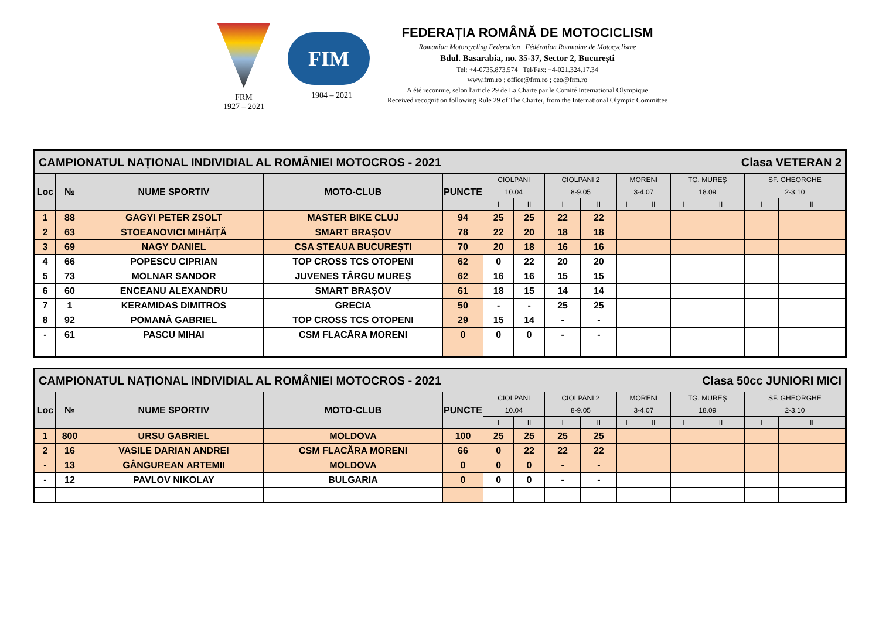FRM
1927 – 2021
FIM
1904 – 2021
FEDERAȚIA ROMÂNĂ DE MOTOCICLISM
Romanian Motorcycling Federation Fédération Roumaine de Motocyclisme
Bdul. Basarabia, no. 35-37, Sector 2, București
Tel: +4-0735.873.574 Tel/Fax: +4-021.324.17.34
www.frm.ro ; office@frm.ro ; ceo@frm.ro
A été reconnue, selon l'article 29 de La Charte par le Comité International Olympique
Received recognition following Rule 29 of The Charter, from the International Olympic Committee
| CAMPIONATUL NAȚIONAL INDIVIDIAL AL ROMÂNIEI MOTOCROS - 2021 Clasa VETERAN 2 | | | | | | | | | | | | | | |
| --- | --- | --- | --- | --- | --- | --- | --- | --- | --- | --- | --- | --- | --- | --- |
| Loc | № | NUME SPORTIV | MOTO-CLUB | PUNCTE | CIOLPANI | | CIOLPANI 2 | | MORENI | | TG. MUREȘ | | SF. GHEORGHE | |
| | | | | | 10.04 | | 8-9.05 | | 3-4.07 | | 18.09 | | 2-3.10 | |
| | | | | | I | II | I | II | I | II | I | II | I | II |
| 1 | 88 | GAGYI PETER ZSOLT | MASTER BIKE CLUJ | 94 | 25 | 25 | 22 | 22 | | | | | | |
| 2 | 63 | STOEANOVICI MIHĂIȚĂ | SMART BRAȘOV | 78 | 22 | 20 | 18 | 18 | | | | | | |
| 3 | 69 | NAGY DANIEL | CSA STEAUA BUCUREȘTI | 70 | 20 | 18 | 16 | 16 | | | | | | |
| 4 | 66 | POPESCU CIPRIAN | TOP CROSS TCS OTOPENI | 62 | 0 | 22 | 20 | 20 | | | | | | |
| 5 | 73 | MOLNAR SANDOR | JUVENES TÂRGU MUREȘ | 62 | 16 | 16 | 15 | 15 | | | | | | |
| 6 | 60 | ENCEANU ALEXANDRU | SMART BRAȘOV | 61 | 18 | 15 | 14 | 14 | | | | | | |
| 7 | 1 | KERAMIDAS DIMITROS | GRECIA | 50 | - | - | 25 | 25 | | | | | | |
| 8 | 92 | POMANĂ GABRIEL | TOP CROSS TCS OTOPENI | 29 | 15 | 14 | - | - | | | | | | |
| - | 61 | PASCU MIHAI | CSM FLACĂRA MORENI | 0 | 0 | 0 | - | - | | | | | | |
| CAMPIONATUL NAȚIONAL INDIVIDIAL AL ROMÂNIEI MOTOCROS - 2021 Clasa 50cc JUNIORI MICI | | | | | | | | | | | | | | |
| --- | --- | --- | --- | --- | --- | --- | --- | --- | --- | --- | --- | --- | --- | --- |
| Loc | № | NUME SPORTIV | MOTO-CLUB | PUNCTE | CIOLPANI | | CIOLPANI 2 | | MORENI | | TG. MUREȘ | | SF. GHEORGHE | |
| | | | | | 10.04 | | 8-9.05 | | 3-4.07 | | 18.09 | | 2-3.10 | |
| | | | | | I | II | I | II | I | II | I | II | I | II |
| 1 | 800 | URSU GABRIEL | MOLDOVA | 100 | 25 | 25 | 25 | 25 | | | | | | |
| 2 | 16 | VASILE DARIAN ANDREI | CSM FLACĂRA MORENI | 66 | 0 | 22 | 22 | 22 | | | | | | |
| - | 13 | GÂNGUREAN ARTEMII | MOLDOVA | 0 | 0 | 0 | - | - | | | | | | |
| - | 12 | PAVLOV NIKOLAY | BULGARIA | 0 | 0 | 0 | - | - | | | | | | |